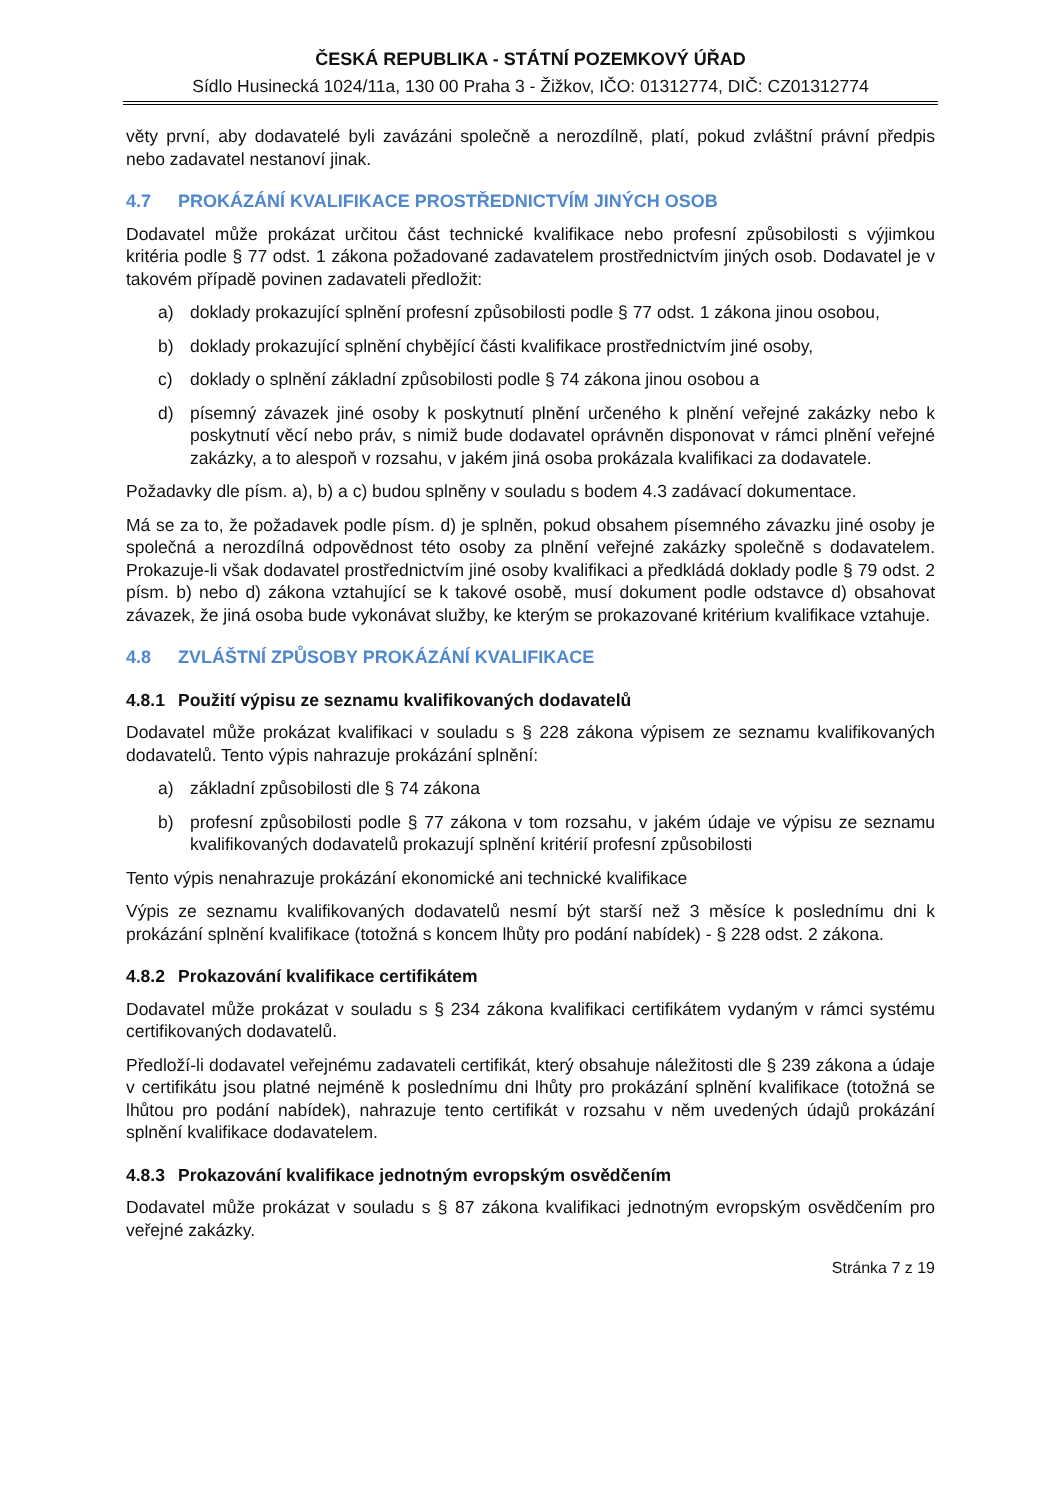ČESKÁ REPUBLIKA - STÁTNÍ POZEMKOVÝ ÚŘAD
Sídlo Husinecká 1024/11a, 130 00 Praha 3 - Žižkov, IČO: 01312774, DIČ: CZ01312774
věty první, aby dodavatelé byli zavázáni společně a nerozdílně, platí, pokud zvláštní právní předpis nebo zadavatel nestanoví jinak.
4.7 PROKÁZÁNÍ KVALIFIKACE PROSTŘEDNICTVÍM JINÝCH OSOB
Dodavatel může prokázat určitou část technické kvalifikace nebo profesní způsobilosti s výjimkou kritéria podle § 77 odst. 1 zákona požadované zadavatelem prostřednictvím jiných osob. Dodavatel je v takovém případě povinen zadavateli předložit:
a) doklady prokazující splnění profesní způsobilosti podle § 77 odst. 1 zákona jinou osobou,
b) doklady prokazující splnění chybějící části kvalifikace prostřednictvím jiné osoby,
c) doklady o splnění základní způsobilosti podle § 74 zákona jinou osobou a
d) písemný závazek jiné osoby k poskytnutí plnění určeného k plnění veřejné zakázky nebo k poskytnutí věcí nebo práv, s nimiž bude dodavatel oprávněn disponovat v rámci plnění veřejné zakázky, a to alespoň v rozsahu, v jakém jiná osoba prokázala kvalifikaci za dodavatele.
Požadavky dle písm. a), b) a c) budou splněny v souladu s bodem 4.3 zadávací dokumentace.
Má se za to, že požadavek podle písm. d) je splněn, pokud obsahem písemného závazku jiné osoby je společná a nerozdílná odpovědnost této osoby za plnění veřejné zakázky společně s dodavatelem. Prokazuje-li však dodavatel prostřednictvím jiné osoby kvalifikaci a předkládá doklady podle § 79 odst. 2 písm. b) nebo d) zákona vztahující se k takové osobě, musí dokument podle odstavce d) obsahovat závazek, že jiná osoba bude vykonávat služby, ke kterým se prokazované kritérium kvalifikace vztahuje.
4.8 ZVLÁŠTNÍ ZPŮSOBY PROKÁZÁNÍ KVALIFIKACE
4.8.1 Použití výpisu ze seznamu kvalifikovaných dodavatelů
Dodavatel může prokázat kvalifikaci v souladu s § 228 zákona výpisem ze seznamu kvalifikovaných dodavatelů. Tento výpis nahrazuje prokázání splnění:
a) základní způsobilosti dle § 74 zákona
b) profesní způsobilosti podle § 77 zákona v tom rozsahu, v jakém údaje ve výpisu ze seznamu kvalifikovaných dodavatelů prokazují splnění kritérií profesní způsobilosti
Tento výpis nenahrazuje prokázání ekonomické ani technické kvalifikace
Výpis ze seznamu kvalifikovaných dodavatelů nesmí být starší než 3 měsíce k poslednímu dni k prokázání splnění kvalifikace (totožná s koncem lhůty pro podání nabídek) - § 228 odst. 2 zákona.
4.8.2 Prokazování kvalifikace certifikátem
Dodavatel může prokázat v souladu s § 234 zákona kvalifikaci certifikátem vydaným v rámci systému certifikovaných dodavatelů.
Předloží-li dodavatel veřejnému zadavateli certifikát, který obsahuje náležitosti dle § 239 zákona a údaje v certifikátu jsou platné nejméně k poslednímu dni lhůty pro prokázání splnění kvalifikace (totožná se lhůtou pro podání nabídek), nahrazuje tento certifikát v rozsahu v něm uvedených údajů prokázání splnění kvalifikace dodavatelem.
4.8.3 Prokazování kvalifikace jednotným evropským osvědčením
Dodavatel může prokázat v souladu s § 87 zákona kvalifikaci jednotným evropským osvědčením pro veřejné zakázky.
Stránka 7 z 19